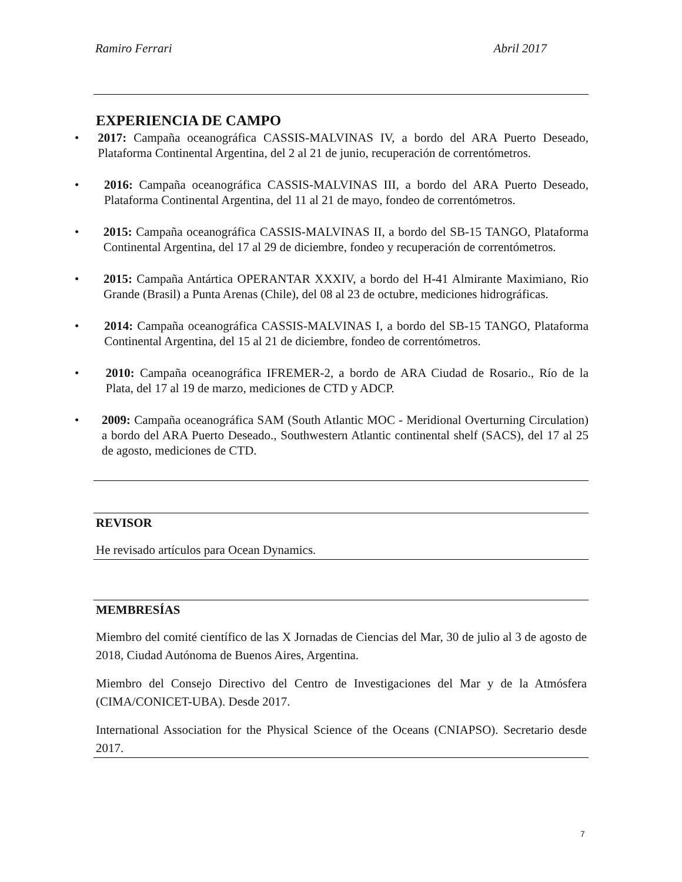Ramiro Ferrari Abril 2017
EXPERIENCIA DE CAMPO
• 2017: Campaña oceanográfica CASSIS-MALVINAS IV, a bordo del ARA Puerto Deseado, Plataforma Continental Argentina, del 2 al 21 de junio, recuperación de correntómetros.
• 2016: Campaña oceanográfica CASSIS-MALVINAS III, a bordo del ARA Puerto Deseado, Plataforma Continental Argentina, del 11 al 21 de mayo, fondeo de correntómetros.
• 2015: Campaña oceanográfica CASSIS-MALVINAS II, a bordo del SB-15 TANGO, Plataforma Continental Argentina, del 17 al 29 de diciembre, fondeo y recuperación de correntómetros.
• 2015: Campaña Antártica OPERANTAR XXXIV, a bordo del H-41 Almirante Maximiano, Rio Grande (Brasil) a Punta Arenas (Chile), del 08 al 23 de octubre, mediciones hidrográficas.
• 2014: Campaña oceanográfica CASSIS-MALVINAS I, a bordo del SB-15 TANGO, Plataforma Continental Argentina, del 15 al 21 de diciembre, fondeo de correntómetros.
• 2010: Campaña oceanográfica IFREMER-2, a bordo de ARA Ciudad de Rosario., Río de la Plata, del 17 al 19 de marzo, mediciones de CTD y ADCP.
• 2009: Campaña oceanográfica SAM (South Atlantic MOC - Meridional Overturning Circulation) a bordo del ARA Puerto Deseado., Southwestern Atlantic continental shelf (SACS), del 17 al 25 de agosto, mediciones de CTD.
REVISOR
He revisado artículos para Ocean Dynamics.
MEMBRESÍAS
Miembro del comité científico de las X Jornadas de Ciencias del Mar, 30 de julio al 3 de agosto de 2018, Ciudad Autónoma de Buenos Aires, Argentina.
Miembro del Consejo Directivo del Centro de Investigaciones del Mar y de la Atmósfera (CIMA/CONICET-UBA). Desde 2017.
International Association for the Physical Science of the Oceans (CNIAPSO). Secretario desde 2017.
7